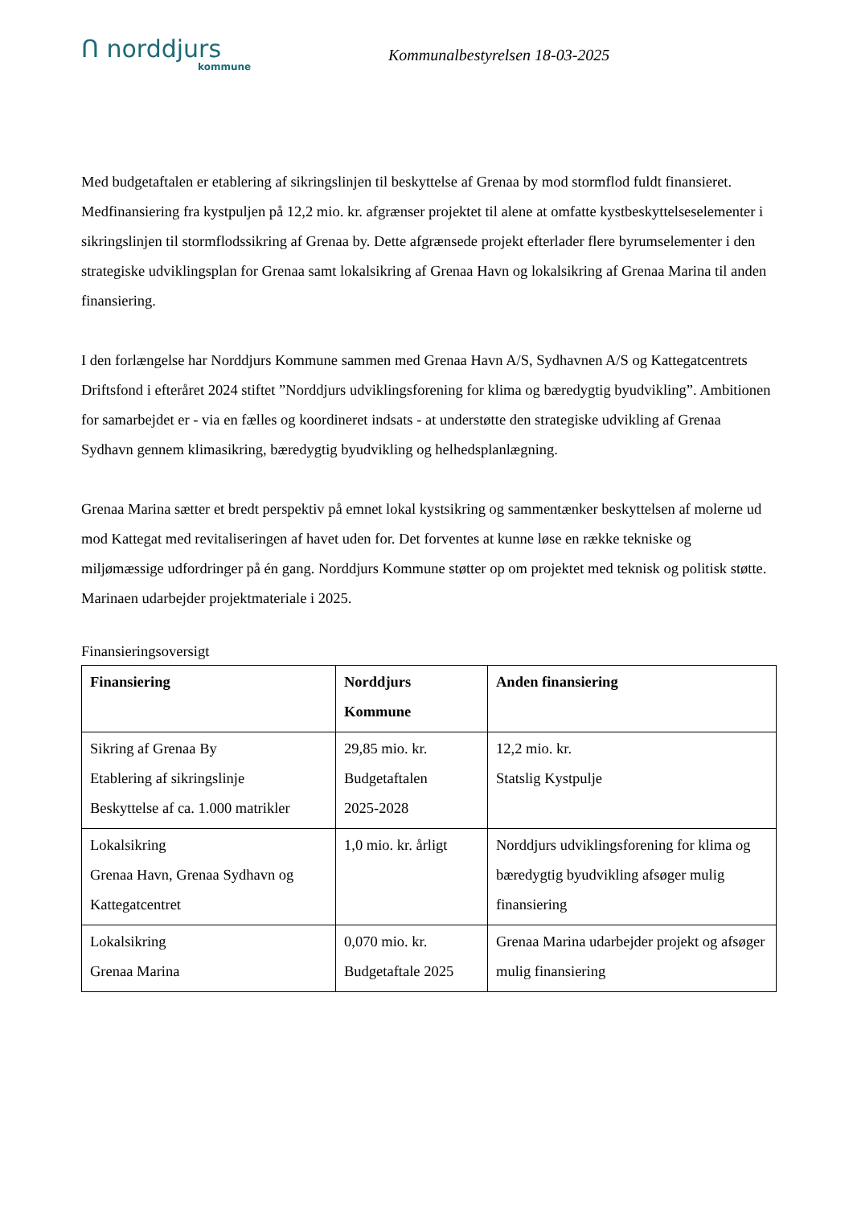ᑎ norddjurs
kommune
Kommunalbestyrelsen 18-03-2025
Med budgetaftalen er etablering af sikringslinjen til beskyttelse af Grenaa by mod stormflod fuldt finansieret. Medfinansiering fra kystpuljen på 12,2 mio. kr. afgrænser projektet til alene at omfatte kystbeskyttelseselementer i sikringslinjen til stormflodssikring af Grenaa by. Dette afgrænsede projekt efterlader flere byrumselementer i den strategiske udviklingsplan for Grenaa samt lokalsikring af Grenaa Havn og lokalsikring af Grenaa Marina til anden finansiering.
I den forlængelse har Norddjurs Kommune sammen med Grenaa Havn A/S, Sydhavnen A/S og Kattegatcentrets Driftsfond i efteråret 2024 stiftet ”Norddjurs udviklingsforening for klima og bæredygtig byudvikling”. Ambitionen for samarbejdet er - via en fælles og koordineret indsats - at understøtte den strategiske udvikling af Grenaa Sydhavn gennem klimasikring, bæredygtig byudvikling og helhedsplanlægning.
Grenaa Marina sætter et bredt perspektiv på emnet lokal kystsikring og sammentænker beskyttelsen af molerne ud mod Kattegat med revitaliseringen af havet uden for. Det forventes at kunne løse en række tekniske og miljømæssige udfordringer på én gang. Norddjurs Kommune støtter op om projektet med teknisk og politisk støtte. Marinaen udarbejder projektmateriale i 2025.
Finansieringsoversigt
| Finansiering | Norddjurs Kommune | Anden finansiering |
| --- | --- | --- |
| Sikring af Grenaa By Etablering af sikringslinje Beskyttelse af ca. 1.000 matrikler | 29,85 mio. kr. Budgetaftalen 2025-2028 | 12,2 mio. kr. Statslig Kystpulje |
| Lokalsikring Grenaa Havn, Grenaa Sydhavn og Kattegatcentret | 1,0 mio. kr. årligt | Norddjurs udviklingsforening for klima og bæredygtig byudvikling afsøger mulig finansiering |
| Lokalsikring Grenaa Marina | 0,070 mio. kr. Budgetaftale 2025 | Grenaa Marina udarbejder projekt og afsøger mulig finansiering |